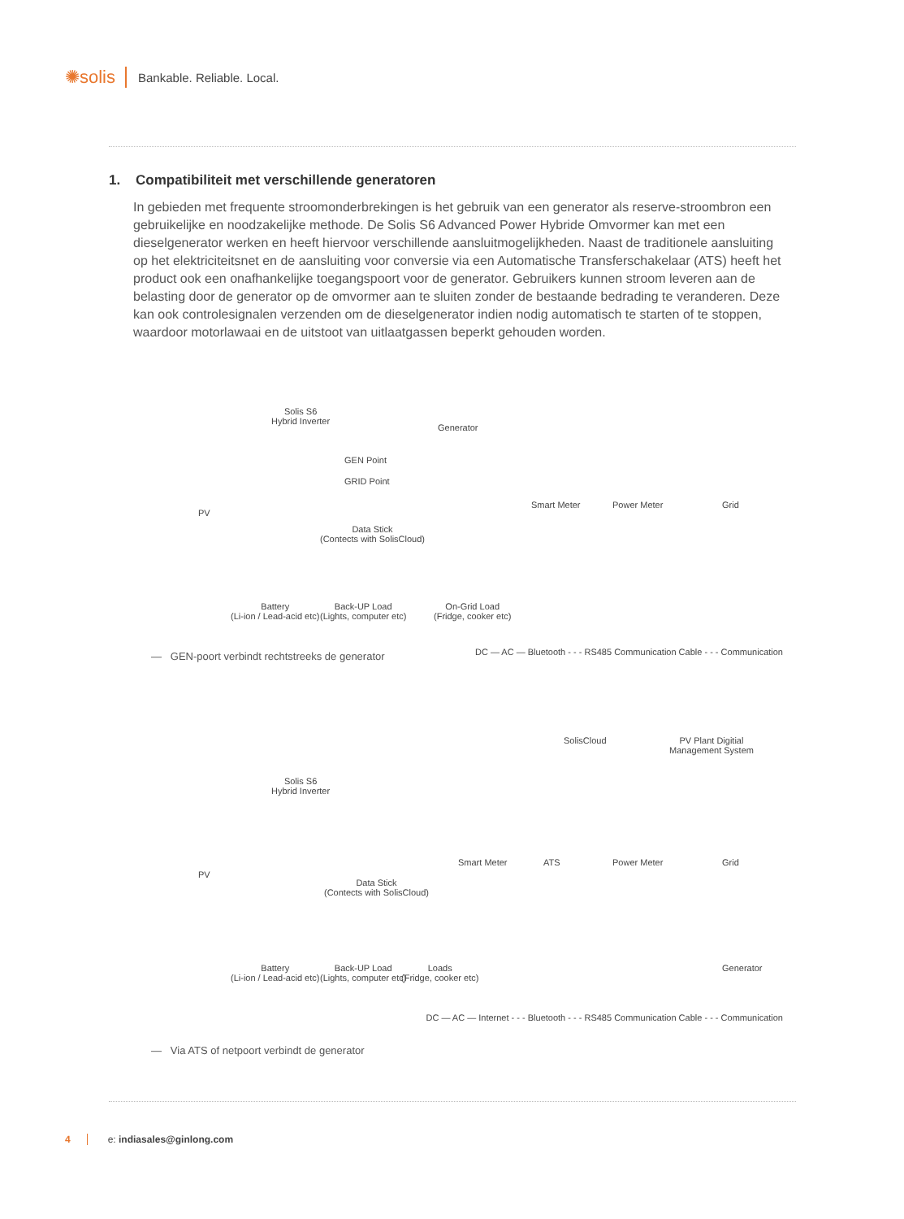✺solis
Bankable. Reliable. Local.
1. Compatibiliteit met verschillende generatoren
In gebieden met frequente stroomonderbrekingen is het gebruik van een generator als reserve-stroombron een gebruikelijke en noodzakelijke methode. De Solis S6 Advanced Power Hybride Omvormer kan met een dieselgenerator werken en heeft hiervoor verschillende aansluitmogelijkheden. Naast de traditionele aansluiting op het elektriciteitsnet en de aansluiting voor conversie via een Automatische Transferschakelaar (ATS) heeft het product ook een onafhankelijke toegangspoort voor de generator. Gebruikers kunnen stroom leveren aan de belasting door de generator op de omvormer aan te sluiten zonder de bestaande bedrading te veranderen. Deze kan ook controlesignalen verzenden om de dieselgenerator indien nodig automatisch te starten of te stoppen, waardoor motorlawaai en de uitstoot van uitlaatgassen beperkt gehouden worden.
Solis S6
Hybrid Inverter
Generator
GEN Point
GRID Point
PV
Smart Meter Power Meter Grid
Data Stick
(Contects with SolisCloud)
Battery
(Li-ion / Lead-acid etc)
Back-UP Load
(Lights, computer etc)
On-Grid Load
(Fridge, cooker etc)
DC — AC — Bluetooth - - - RS485 Communication Cable - - - Communication
— GEN-poort verbindt rechtstreeks de generator
SolisCloud
PV Plant Digitial
Management System
Solis S6
Hybrid Inverter
PV
Smart Meter ATS Power Meter Grid
Data Stick
(Contects with SolisCloud)
Battery
(Li-ion / Lead-acid etc)
Back-UP Load
(Lights, computer etc)
Loads
(Fridge, cooker etc)
Generator
DC — AC — Internet - - - Bluetooth - - - RS485 Communication Cable - - - Communication
— Via ATS of netpoort verbindt de generator
4 e: indiasales@ginlong.com